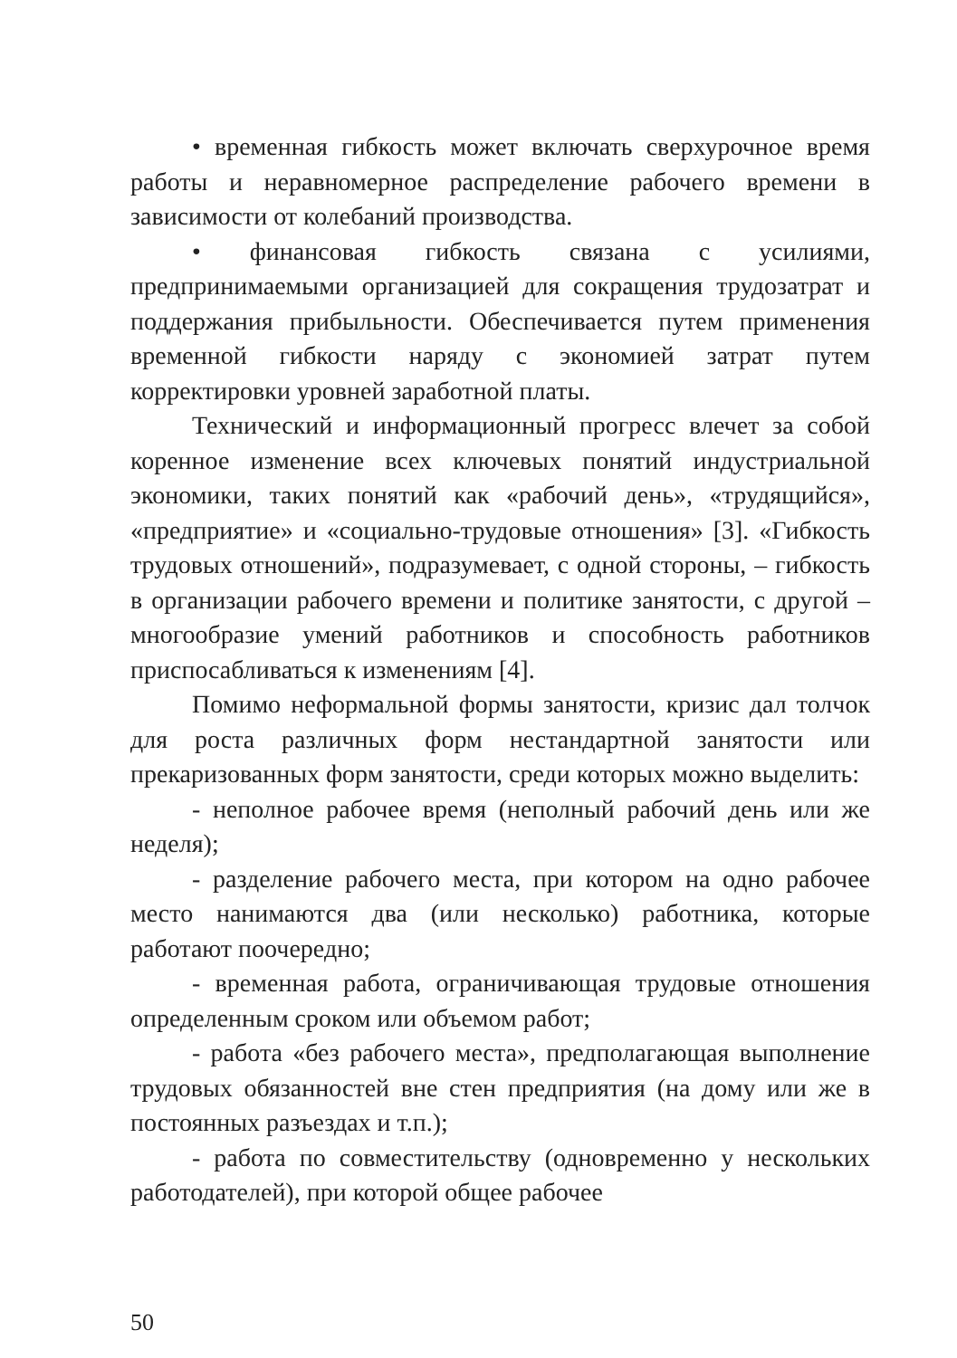• временная гибкость может включать сверхурочное время работы и неравномерное распределение рабочего времени в зависимости от колебаний производства.
• финансовая гибкость связана с усилиями, предпринимаемыми организацией для сокращения трудозатрат и поддержания прибыльности. Обеспечивается путем применения временной гибкости наряду с экономией затрат путем корректировки уровней заработной платы.
Технический и информационный прогресс влечет за собой коренное изменение всех ключевых понятий индустриальной экономики, таких понятий как «рабочий день», «трудящийся», «предприятие» и «социально-трудовые отношения» [3]. «Гибкость трудовых отношений», подразумевает, с одной стороны, – гибкость в организации рабочего времени и политике занятости, с другой – многообразие умений работников и способность работников приспосабливаться к изменениям [4].
Помимо неформальной формы занятости, кризис дал толчок для роста различных форм нестандартной занятости или прекаризованных форм занятости, среди которых можно выделить:
- неполное рабочее время (неполный рабочий день или же неделя);
- разделение рабочего места, при котором на одно рабочее место нанимаются два (или несколько) работника, которые работают поочередно;
- временная работа, ограничивающая трудовые отношения определенным сроком или объемом работ;
- работа «без рабочего места», предполагающая выполнение трудовых обязанностей вне стен предприятия (на дому или же в постоянных разъездах и т.п.);
- работа по совместительству (одновременно у нескольких работодателей), при которой общее рабочее
50